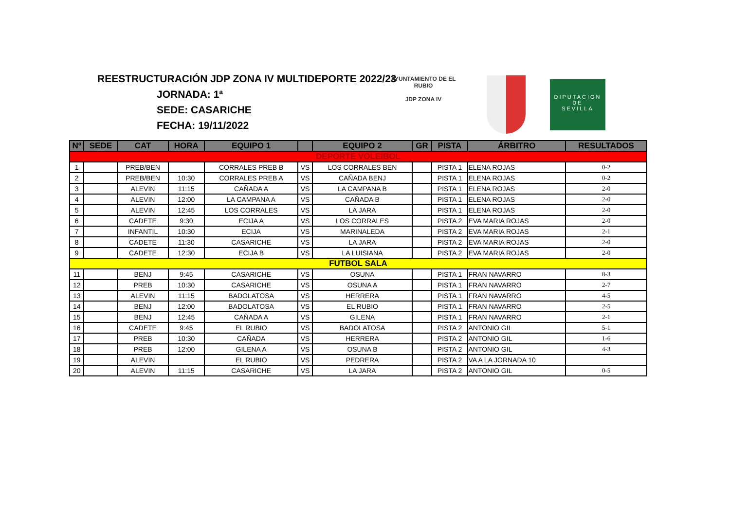REESTRUCTURACIÓN JDP ZONA IV MULTIDEPORTE 2022/23
JORNADA: 1ª
SEDE: CASARICHE
FECHA: 19/11/2022
AYUNTAMIENTO DE EL RUBIO
JDP ZONA IV
DIPUTACION
DE
SEVILLA
| Nº | SEDE | CAT | HORA | EQUIPO 1 | | EQUIPO 2 | GR | PISTA | ÁRBITRO | RESULTADOS |
| --- | --- | --- | --- | --- | --- | --- | --- | --- | --- | --- |
| DEPORTE VOLEIBOL | | | | | | | | | | |
| 1 | | PREB/BEN | | CORRALES PREB B | VS | LOS CORRALES BEN | | PISTA 1 | ELENA ROJAS | 0-2 |
| 2 | | PREB/BEN | 10:30 | CORRALES PREB A | VS | CAÑADA BENJ | | PISTA 1 | ELENA ROJAS | 0-2 |
| 3 | | ALEVIN | 11:15 | CAÑADA A | VS | LA CAMPANA B | | PISTA 1 | ELENA ROJAS | 2-0 |
| 4 | | ALEVIN | 12:00 | LA CAMPANA A | VS | CAÑADA B | | PISTA 1 | ELENA ROJAS | 2-0 |
| 5 | | ALEVIN | 12:45 | LOS CORRALES | VS | LA JARA | | PISTA 1 | ELENA ROJAS | 2-0 |
| 6 | | CADETE | 9:30 | ECIJA A | VS | LOS CORRALES | | PISTA 2 | EVA MARIA ROJAS | 2-0 |
| 7 | | INFANTIL | 10:30 | ECIJA | VS | MARINALEDA | | PISTA 2 | EVA MARIA ROJAS | 2-1 |
| 8 | | CADETE | 11:30 | CASARICHE | VS | LA JARA | | PISTA 2 | EVA MARIA ROJAS | 2-0 |
| 9 | | CADETE | 12:30 | ECIJA B | VS | LA LUISIANA | | PISTA 2 | EVA MARIA ROJAS | 2-0 |
| FUTBOL SALA | | | | | | | | | | |
| 11 | | BENJ | 9:45 | CASARICHE | VS | OSUNA | | PISTA 1 | FRAN NAVARRO | 8-3 |
| 12 | | PREB | 10:30 | CASARICHE | VS | OSUNA A | | PISTA 1 | FRAN NAVARRO | 2-7 |
| 13 | | ALEVIN | 11:15 | BADOLATOSA | VS | HERRERA | | PISTA 1 | FRAN NAVARRO | 4-5 |
| 14 | | BENJ | 12:00 | BADOLATOSA | VS | EL RUBIO | | PISTA 1 | FRAN NAVARRO | 2-5 |
| 15 | | BENJ | 12:45 | CAÑADA A | VS | GILENA | | PISTA 1 | FRAN NAVARRO | 2-1 |
| 16 | | CADETE | 9:45 | EL RUBIO | VS | BADOLATOSA | | PISTA 2 | ANTONIO GIL | 5-1 |
| 17 | | PREB | 10:30 | CAÑADA | VS | HERRERA | | PISTA 2 | ANTONIO GIL | 1-6 |
| 18 | | PREB | 12:00 | GILENA A | VS | OSUNA B | | PISTA 2 | ANTONIO GIL | 4-3 |
| 19 | | ALEVIN | | EL RUBIO | VS | PEDRERA | | PISTA 2 | VA A LA JORNADA 10 | |
| 20 | | ALEVIN | 11:15 | CASARICHE | VS | LA JARA | | PISTA 2 | ANTONIO GIL | 0-5 |